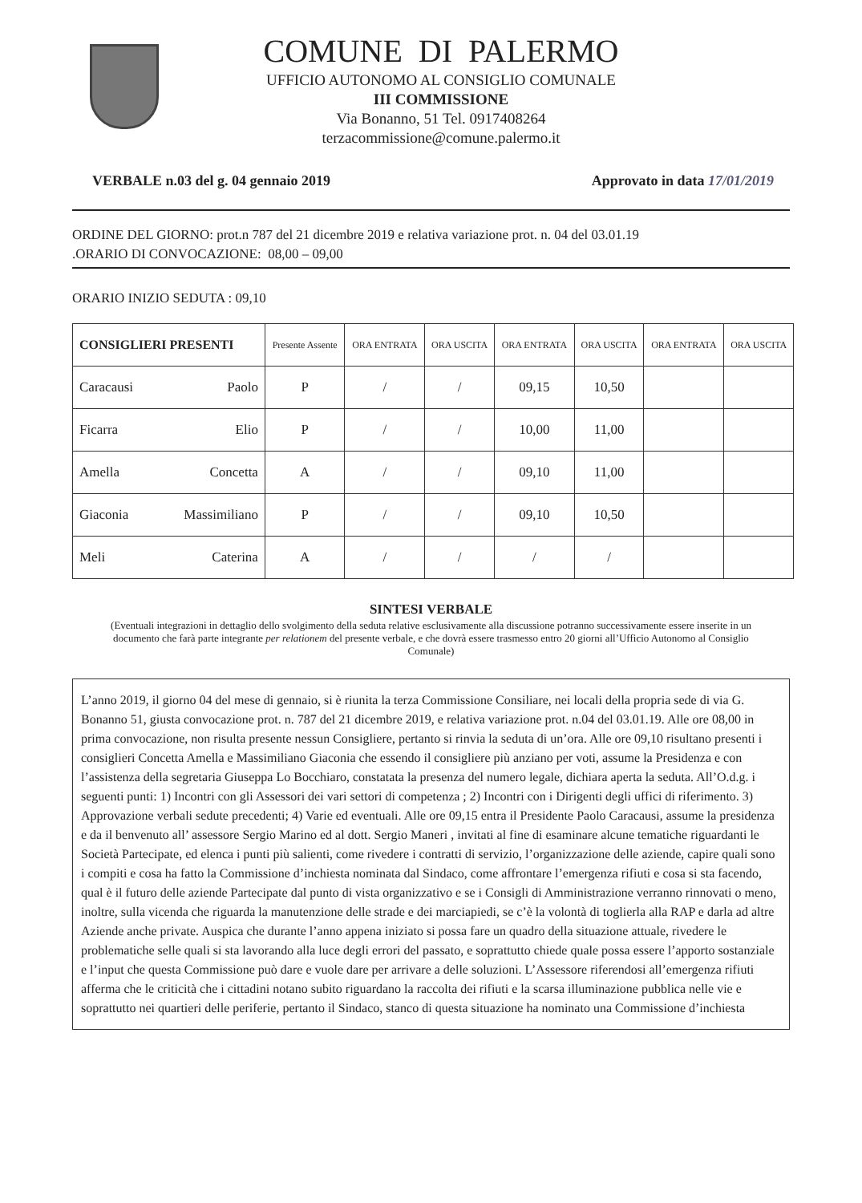COMUNE DI PALERMO
UFFICIO AUTONOMO AL CONSIGLIO COMUNALE
III COMMISSIONE
Via Bonanno, 51 Tel. 0917408264
terzacommissione@comune.palermo.it
VERBALE n.03 del g. 04 gennaio 2019 Approvato in data 17/01/2019
ORDINE DEL GIORNO: prot.n 787 del 21 dicembre 2019 e relativa variazione prot. n. 04 del 03.01.19
.ORARIO DI CONVOCAZIONE: 08,00 – 09,00
ORARIO INIZIO SEDUTA : 09,10
| CONSIGLIERI PRESENTI | Presente Assente | ORA ENTRATA | ORA USCITA | ORA ENTRATA | ORA USCITA | ORA ENTRATA | ORA USCITA |
| --- | --- | --- | --- | --- | --- | --- | --- |
| Caracausi Paolo | P | / | / | 09,15 | 10,50 | | |
| Ficarra Elio | P | / | / | 10,00 | 11,00 | | |
| Amella Concetta | A | / | / | 09,10 | 11,00 | | |
| Giaconia Massimiliano | P | / | / | 09,10 | 10,50 | | |
| Meli Caterina | A | / | / | / | / | | |
SINTESI VERBALE
(Eventuali integrazioni in dettaglio dello svolgimento della seduta relative esclusivamente alla discussione potranno successivamente essere inserite in un documento che farà parte integrante per relationem del presente verbale, e che dovrà essere trasmesso entro 20 giorni all’Ufficio Autonomo al Consiglio Comunale)
L’anno 2019, il giorno 04 del mese di gennaio, si è riunita la terza Commissione Consiliare, nei locali della propria sede di via G. Bonanno 51, giusta convocazione prot. n. 787 del 21 dicembre 2019, e relativa variazione prot. n.04 del 03.01.19. Alle ore 08,00 in prima convocazione, non risulta presente nessun Consigliere, pertanto si rinvia la seduta di un’ora. Alle ore 09,10 risultano presenti i consiglieri Concetta Amella e Massimiliano Giaconia che essendo il consigliere più anziano per voti, assume la Presidenza e con l’assistenza della segretaria Giuseppa Lo Bocchiaro, constatata la presenza del numero legale, dichiara aperta la seduta. All’O.d.g. i seguenti punti: 1) Incontri con gli Assessori dei vari settori di competenza ; 2) Incontri con i Dirigenti degli uffici di riferimento. 3) Approvazione verbali sedute precedenti; 4) Varie ed eventuali. Alle ore 09,15 entra il Presidente Paolo Caracausi, assume la presidenza e da il benvenuto all’ assessore Sergio Marino ed al dott. Sergio Maneri , invitati al fine di esaminare alcune tematiche riguardanti le Società Partecipate, ed elenca i punti più salienti, come rivedere i contratti di servizio, l’organizzazione delle aziende, capire quali sono i compiti e cosa ha fatto la Commissione d’inchiesta nominata dal Sindaco, come affrontare l’emergenza rifiuti e cosa si sta facendo, qual è il futuro delle aziende Partecipate dal punto di vista organizzativo e se i Consigli di Amministrazione verranno rinnovati o meno, inoltre, sulla vicenda che riguarda la manutenzione delle strade e dei marciapiedi, se c’è la volontà di toglierla alla RAP e darla ad altre Aziende anche private. Auspica che durante l’anno appena iniziato si possa fare un quadro della situazione attuale, rivedere le problematiche selle quali si sta lavorando alla luce degli errori del passato, e soprattutto chiede quale possa essere l’apporto sostanziale e l’input che questa Commissione può dare e vuole dare per arrivare a delle soluzioni. L’Assessore riferendosi all’emergenza rifiuti afferma che le criticità che i cittadini notano subito riguardano la raccolta dei rifiuti e la scarsa illuminazione pubblica nelle vie e soprattutto nei quartieri delle periferie, pertanto il Sindaco, stanco di questa situazione ha nominato una Commissione d’inchiesta